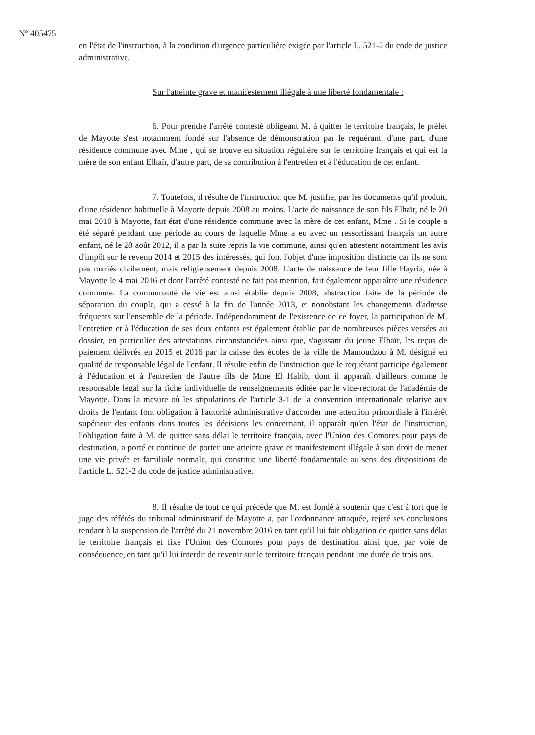N° 405475
en l'état de l'instruction, à la condition d'urgence particulière exigée par l'article L. 521-2 du code de justice administrative.
Sur l'atteinte grave et manifestement illégale à une liberté fondamentale :
6. Pour prendre l'arrêté contesté obligeant M. à quitter le territoire français, le préfet de Mayotte s'est notamment fondé sur l'absence de démonstration par le requérant, d'une part, d'une résidence commune avec Mme , qui se trouve en situation régulière sur le territoire français et qui est la mère de son enfant Elhaïr, d'autre part, de sa contribution à l'entretien et à l'éducation de cet enfant.
7. Toutefois, il résulte de l'instruction que M. justifie, par les documents qu'il produit, d'une résidence habituelle à Mayotte depuis 2008 au moins. L'acte de naissance de son fils Elhaïr, né le 20 mai 2010 à Mayotte, fait état d'une résidence commune avec la mère de cet enfant, Mme . Si le couple a été séparé pendant une période au cours de laquelle Mme a eu avec un ressortissant français un autre enfant, né le 28 août 2012, il a par la suite repris la vie commune, ainsi qu'en attestent notamment les avis d'impôt sur le revenu 2014 et 2015 des intéressés, qui font l'objet d'une imposition distincte car ils ne sont pas mariés civilement, mais religieusement depuis 2008. L'acte de naissance de leur fille Hayria, née à Mayotte le 4 mai 2016 et dont l'arrêté contesté ne fait pas mention, fait également apparaître une résidence commune. La communauté de vie est ainsi établie depuis 2008, abstraction faite de la période de séparation du couple, qui a cessé à la fin de l'année 2013, et nonobstant les changements d'adresse fréquents sur l'ensemble de la période. Indépendamment de l'existence de ce foyer, la participation de M. l'entretien et à l'éducation de ses deux enfants est également établie par de nombreuses pièces versées au dossier, en particulier des attestations circonstanciées ainsi que, s'agissant du jeune Elhaïr, les reçus de paiement délivrés en 2015 et 2016 par la caisse des écoles de la ville de Mamoudzou à M. désigné en qualité de responsable légal de l'enfant. Il résulte enfin de l'instruction que le requérant participe également à l'éducation et à l'entretien de l'autre fils de Mme El Habib, dont il apparaît d'ailleurs comme le responsable légal sur la fiche individuelle de renseignements éditée par le vice-rectorat de l'académie de Mayotte. Dans la mesure où les stipulations de l'article 3-1 de la convention internationale relative aux droits de l'enfant font obligation à l'autorité administrative d'accorder une attention primordiale à l'intérêt supérieur des enfants dans toutes les décisions les concernant, il apparaît qu'en l'état de l'instruction, l'obligation faite à M. de quitter sans délai le territoire français, avec l'Union des Comores pour pays de destination, a porté et continue de porter une atteinte grave et manifestement illégale à son droit de mener une vie privée et familiale normale, qui constitue une liberté fondamentale au sens des dispositions de l'article L. 521-2 du code de justice administrative.
8. Il résulte de tout ce qui précède que M. est fondé à soutenir que c'est à tort que le juge des référés du tribunal administratif de Mayotte a, par l'ordonnance attaquée, rejeté ses conclusions tendant à la suspension de l'arrêté du 21 novembre 2016 en tant qu'il lui fait obligation de quitter sans délai le territoire français et fixe l'Union des Comores pour pays de destination ainsi que, par voie de conséquence, en tant qu'il lui interdit de revenir sur le territoire français pendant une durée de trois ans.